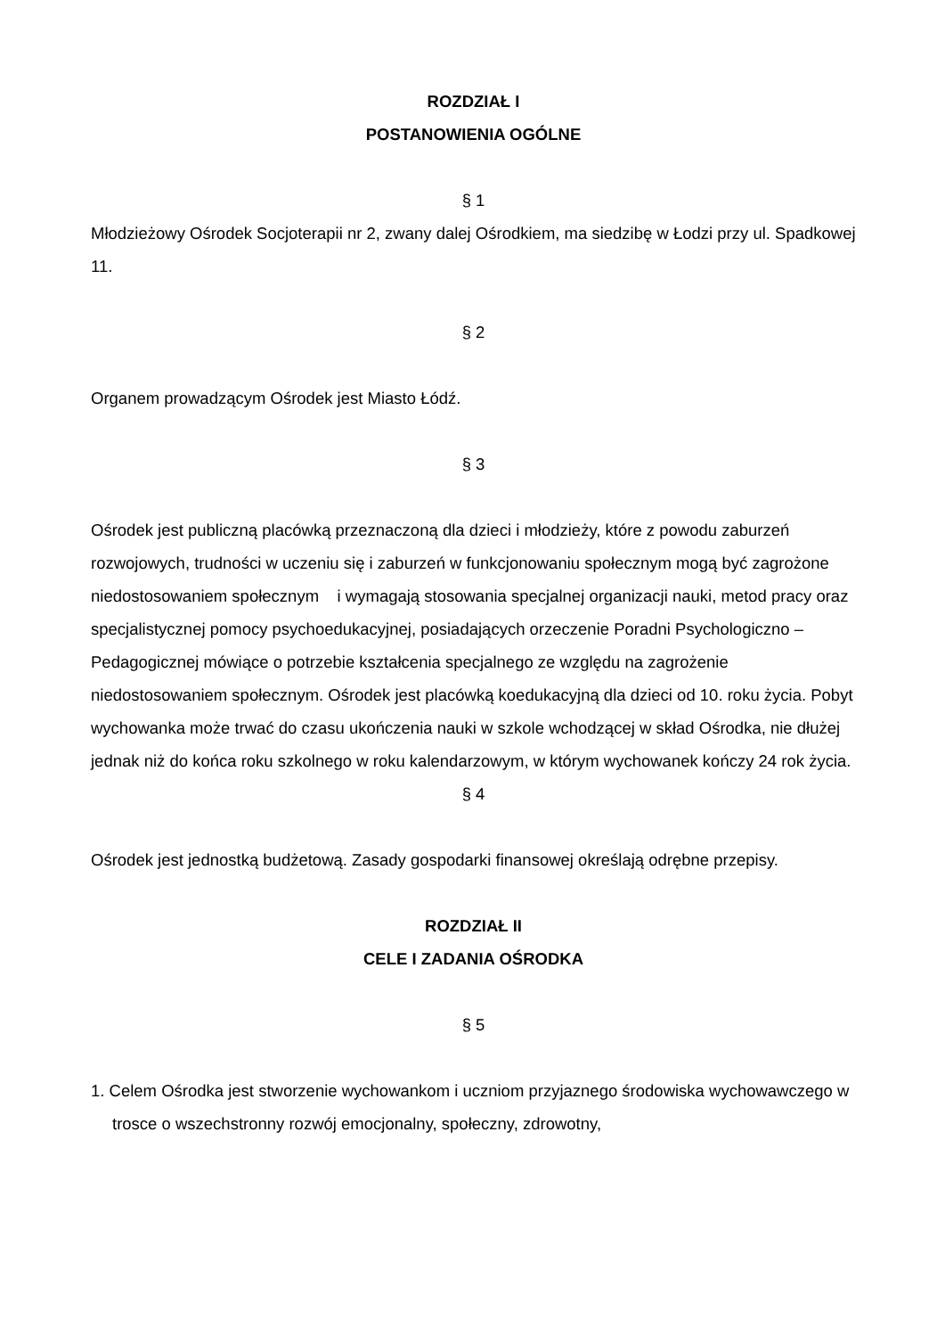ROZDZIAŁ I
POSTANOWIENIA OGÓLNE
§ 1
Młodzieżowy Ośrodek Socjoterapii nr 2, zwany dalej Ośrodkiem, ma siedzibę w Łodzi przy ul. Spadkowej 11.
§ 2
Organem prowadzącym Ośrodek jest Miasto Łódź.
§ 3
Ośrodek jest publiczną placówką przeznaczoną dla dzieci i młodzieży, które z powodu zaburzeń rozwojowych, trudności w uczeniu się i zaburzeń w funkcjonowaniu społecznym mogą być zagrożone niedostosowaniem społecznym i wymagają stosowania specjalnej organizacji nauki, metod pracy oraz specjalistycznej pomocy psychoedukacyjnej, posiadających orzeczenie Poradni Psychologiczno – Pedagogicznej mówiące o potrzebie kształcenia specjalnego ze względu na zagrożenie niedostosowaniem społecznym. Ośrodek jest placówką koedukacyjną dla dzieci od 10. roku życia. Pobyt wychowanka może trwać do czasu ukończenia nauki w szkole wchodzącej w skład Ośrodka, nie dłużej jednak niż do końca roku szkolnego w roku kalendarzowym, w którym wychowanek kończy 24 rok życia.
§ 4
Ośrodek jest jednostką budżetową. Zasady gospodarki finansowej określają odrębne przepisy.
ROZDZIAŁ II
CELE I ZADANIA OŚRODKA
§ 5
1. Celem Ośrodka jest stworzenie wychowankom i uczniom przyjaznego środowiska wychowawczego w trosce o wszechstronny rozwój emocjonalny, społeczny, zdrowotny,